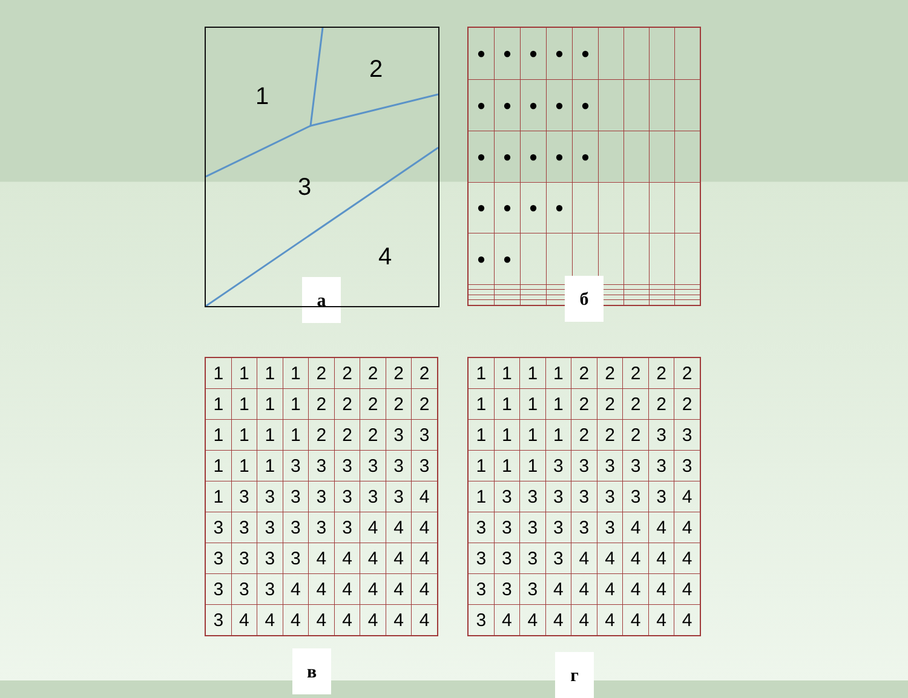1
2
3
4
а
| ● | ● | ● | ● | ● | | | | |
| ● | ● | ● | ● | ● | | | | |
| ● | ● | ● | ● | ● | | | | |
| ● | ● | ● | ● | | | | | |
| ● | ● | | | | | | | |
б
| 1 | 1 | 1 | 1 | 2 | 2 | 2 | 2 | 2 |
| 1 | 1 | 1 | 1 | 2 | 2 | 2 | 2 | 2 |
| 1 | 1 | 1 | 1 | 2 | 2 | 2 | 3 | 3 |
| 1 | 1 | 1 | 3 | 3 | 3 | 3 | 3 | 3 |
| 1 | 3 | 3 | 3 | 3 | 3 | 3 | 3 | 4 |
| 3 | 3 | 3 | 3 | 3 | 3 | 4 | 4 | 4 |
| 3 | 3 | 3 | 3 | 4 | 4 | 4 | 4 | 4 |
| 3 | 3 | 3 | 4 | 4 | 4 | 4 | 4 | 4 |
| 3 | 4 | 4 | 4 | 4 | 4 | 4 | 4 | 4 |
в
| 1 | 1 | 1 | 1 | 2 | 2 | 2 | 2 | 2 |
| 1 | 1 | 1 | 1 | 2 | 2 | 2 | 2 | 2 |
| 1 | 1 | 1 | 1 | 2 | 2 | 2 | 3 | 3 |
| 1 | 1 | 1 | 3 | 3 | 3 | 3 | 3 | 3 |
| 1 | 3 | 3 | 3 | 3 | 3 | 3 | 3 | 4 |
| 3 | 3 | 3 | 3 | 3 | 3 | 4 | 4 | 4 |
| 3 | 3 | 3 | 3 | 4 | 4 | 4 | 4 | 4 |
| 3 | 3 | 3 | 4 | 4 | 4 | 4 | 4 | 4 |
| 3 | 4 | 4 | 4 | 4 | 4 | 4 | 4 | 4 |
г